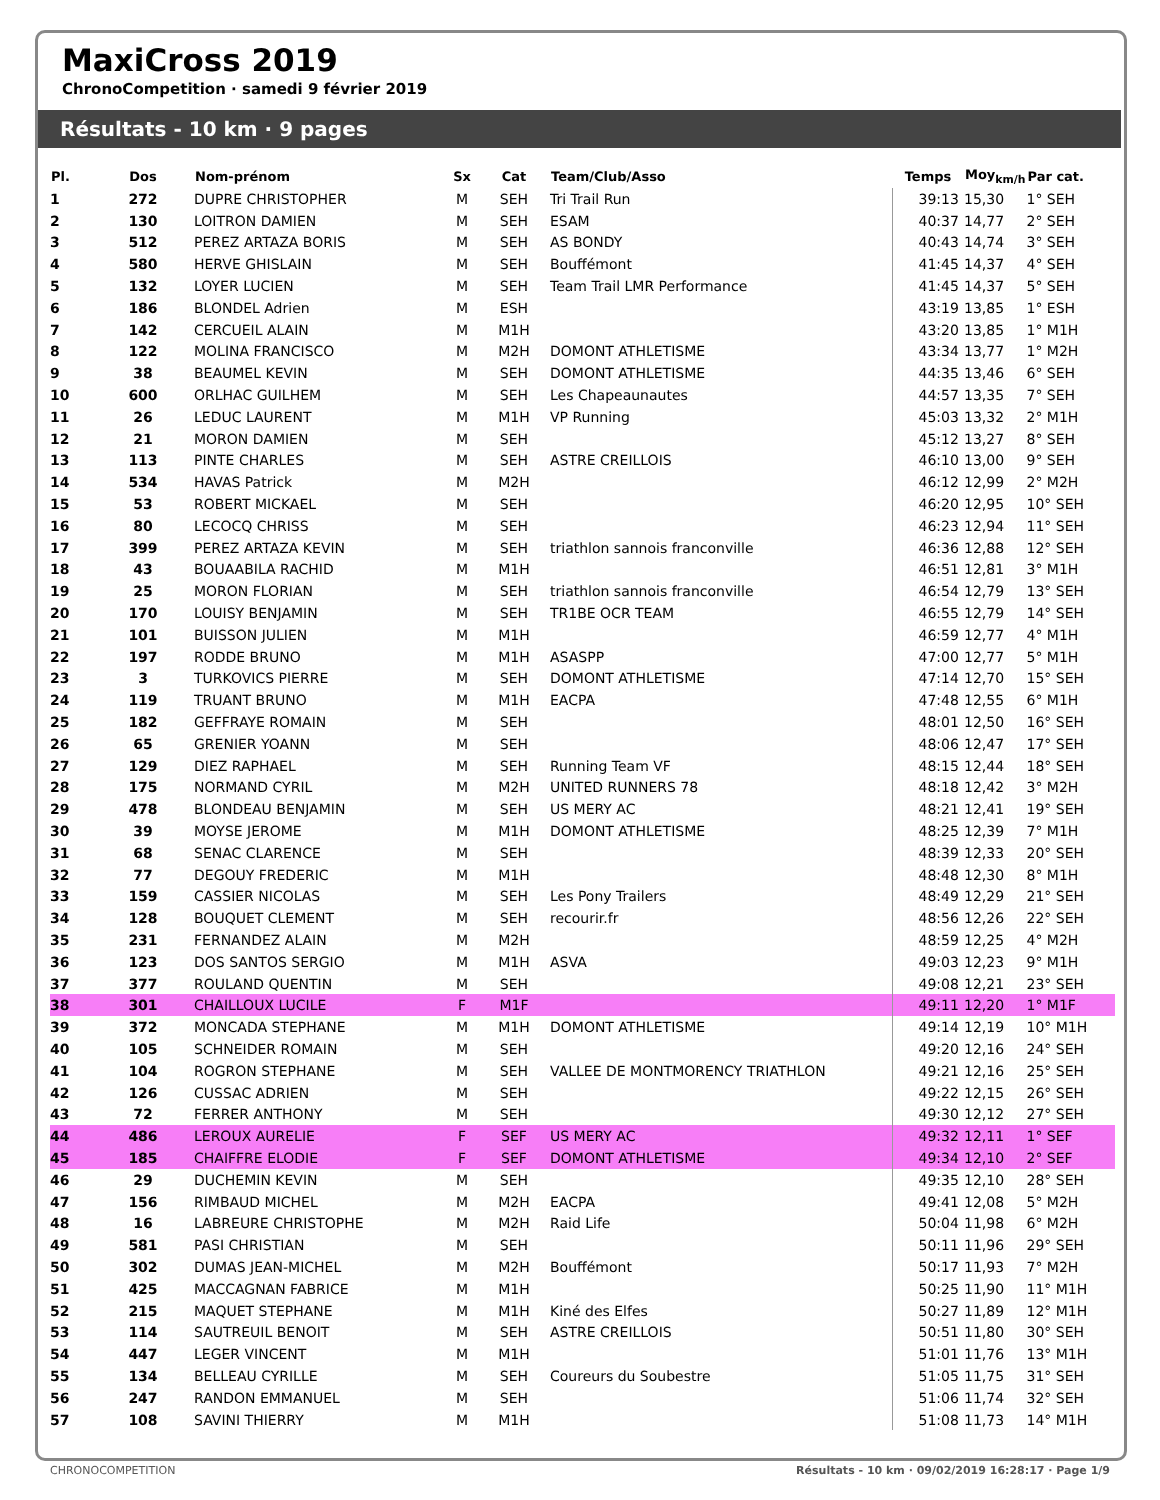MaxiCross 2019
ChronoCompetition · samedi 9 février 2019
Résultats - 10 km · 9 pages
| Pl. | Dos | Nom-prénom | Sx | Cat | Team/Club/Asso | Temps | Moy<sub>km/h</sub> | Par cat. |
| --- | --- | --- | --- | --- | --- | --- | --- | --- |
| 1 | 272 | DUPRE CHRISTOPHER | M | SEH | Tri Trail Run | 39:13 | 15,30 | 1° SEH |
| 2 | 130 | LOITRON DAMIEN | M | SEH | ESAM | 40:37 | 14,77 | 2° SEH |
| 3 | 512 | PEREZ ARTAZA BORIS | M | SEH | AS BONDY | 40:43 | 14,74 | 3° SEH |
| 4 | 580 | HERVE GHISLAIN | M | SEH | Bouffémont | 41:45 | 14,37 | 4° SEH |
| 5 | 132 | LOYER LUCIEN | M | SEH | Team Trail LMR Performance | 41:45 | 14,37 | 5° SEH |
| 6 | 186 | BLONDEL Adrien | M | ESH | | 43:19 | 13,85 | 1° ESH |
| 7 | 142 | CERCUEIL ALAIN | M | M1H | | 43:20 | 13,85 | 1° M1H |
| 8 | 122 | MOLINA FRANCISCO | M | M2H | DOMONT ATHLETISME | 43:34 | 13,77 | 1° M2H |
| 9 | 38 | BEAUMEL KEVIN | M | SEH | DOMONT ATHLETISME | 44:35 | 13,46 | 6° SEH |
| 10 | 600 | ORLHAC GUILHEM | M | SEH | Les Chapeaunautes | 44:57 | 13,35 | 7° SEH |
| 11 | 26 | LEDUC LAURENT | M | M1H | VP Running | 45:03 | 13,32 | 2° M1H |
| 12 | 21 | MORON DAMIEN | M | SEH | | 45:12 | 13,27 | 8° SEH |
| 13 | 113 | PINTE CHARLES | M | SEH | ASTRE CREILLOIS | 46:10 | 13,00 | 9° SEH |
| 14 | 534 | HAVAS Patrick | M | M2H | | 46:12 | 12,99 | 2° M2H |
| 15 | 53 | ROBERT MICKAEL | M | SEH | | 46:20 | 12,95 | 10° SEH |
| 16 | 80 | LECOCQ CHRISS | M | SEH | | 46:23 | 12,94 | 11° SEH |
| 17 | 399 | PEREZ ARTAZA KEVIN | M | SEH | triathlon sannois franconville | 46:36 | 12,88 | 12° SEH |
| 18 | 43 | BOUAABILA RACHID | M | M1H | | 46:51 | 12,81 | 3° M1H |
| 19 | 25 | MORON FLORIAN | M | SEH | triathlon sannois franconville | 46:54 | 12,79 | 13° SEH |
| 20 | 170 | LOUISY BENJAMIN | M | SEH | TR1BE OCR TEAM | 46:55 | 12,79 | 14° SEH |
| 21 | 101 | BUISSON JULIEN | M | M1H | | 46:59 | 12,77 | 4° M1H |
| 22 | 197 | RODDE BRUNO | M | M1H | ASASPP | 47:00 | 12,77 | 5° M1H |
| 23 | 3 | TURKOVICS PIERRE | M | SEH | DOMONT ATHLETISME | 47:14 | 12,70 | 15° SEH |
| 24 | 119 | TRUANT BRUNO | M | M1H | EACPA | 47:48 | 12,55 | 6° M1H |
| 25 | 182 | GEFFRAYE ROMAIN | M | SEH | | 48:01 | 12,50 | 16° SEH |
| 26 | 65 | GRENIER YOANN | M | SEH | | 48:06 | 12,47 | 17° SEH |
| 27 | 129 | DIEZ RAPHAEL | M | SEH | Running Team VF | 48:15 | 12,44 | 18° SEH |
| 28 | 175 | NORMAND CYRIL | M | M2H | UNITED RUNNERS 78 | 48:18 | 12,42 | 3° M2H |
| 29 | 478 | BLONDEAU BENJAMIN | M | SEH | US MERY AC | 48:21 | 12,41 | 19° SEH |
| 30 | 39 | MOYSE JEROME | M | M1H | DOMONT ATHLETISME | 48:25 | 12,39 | 7° M1H |
| 31 | 68 | SENAC CLARENCE | M | SEH | | 48:39 | 12,33 | 20° SEH |
| 32 | 77 | DEGOUY FREDERIC | M | M1H | | 48:48 | 12,30 | 8° M1H |
| 33 | 159 | CASSIER NICOLAS | M | SEH | Les Pony Trailers | 48:49 | 12,29 | 21° SEH |
| 34 | 128 | BOUQUET CLEMENT | M | SEH | recourir.fr | 48:56 | 12,26 | 22° SEH |
| 35 | 231 | FERNANDEZ ALAIN | M | M2H | | 48:59 | 12,25 | 4° M2H |
| 36 | 123 | DOS SANTOS SERGIO | M | M1H | ASVA | 49:03 | 12,23 | 9° M1H |
| 37 | 377 | ROULAND QUENTIN | M | SEH | | 49:08 | 12,21 | 23° SEH |
| 38 | 301 | CHAILLOUX LUCILE | F | M1F | | 49:11 | 12,20 | 1° M1F |
| 39 | 372 | MONCADA STEPHANE | M | M1H | DOMONT ATHLETISME | 49:14 | 12,19 | 10° M1H |
| 40 | 105 | SCHNEIDER ROMAIN | M | SEH | | 49:20 | 12,16 | 24° SEH |
| 41 | 104 | ROGRON STEPHANE | M | SEH | VALLEE DE MONTMORENCY TRIATHLON | 49:21 | 12,16 | 25° SEH |
| 42 | 126 | CUSSAC ADRIEN | M | SEH | | 49:22 | 12,15 | 26° SEH |
| 43 | 72 | FERRER ANTHONY | M | SEH | | 49:30 | 12,12 | 27° SEH |
| 44 | 486 | LEROUX AURELIE | F | SEF | US MERY AC | 49:32 | 12,11 | 1° SEF |
| 45 | 185 | CHAIFFRE ELODIE | F | SEF | DOMONT ATHLETISME | 49:34 | 12,10 | 2° SEF |
| 46 | 29 | DUCHEMIN KEVIN | M | SEH | | 49:35 | 12,10 | 28° SEH |
| 47 | 156 | RIMBAUD MICHEL | M | M2H | EACPA | 49:41 | 12,08 | 5° M2H |
| 48 | 16 | LABREURE CHRISTOPHE | M | M2H | Raid Life | 50:04 | 11,98 | 6° M2H |
| 49 | 581 | PASI CHRISTIAN | M | SEH | | 50:11 | 11,96 | 29° SEH |
| 50 | 302 | DUMAS JEAN-MICHEL | M | M2H | Bouffémont | 50:17 | 11,93 | 7° M2H |
| 51 | 425 | MACCAGNAN FABRICE | M | M1H | | 50:25 | 11,90 | 11° M1H |
| 52 | 215 | MAQUET STEPHANE | M | M1H | Kiné des Elfes | 50:27 | 11,89 | 12° M1H |
| 53 | 114 | SAUTREUIL BENOIT | M | SEH | ASTRE CREILLOIS | 50:51 | 11,80 | 30° SEH |
| 54 | 447 | LEGER VINCENT | M | M1H | | 51:01 | 11,76 | 13° M1H |
| 55 | 134 | BELLEAU CYRILLE | M | SEH | Coureurs du Soubestre | 51:05 | 11,75 | 31° SEH |
| 56 | 247 | RANDON EMMANUEL | M | SEH | | 51:06 | 11,74 | 32° SEH |
| 57 | 108 | SAVINI THIERRY | M | M1H | | 51:08 | 11,73 | 14° M1H |
CHRONOCOMPETITION Résultats - 10 km · 09/02/2019 16:28:17 · Page 1/9